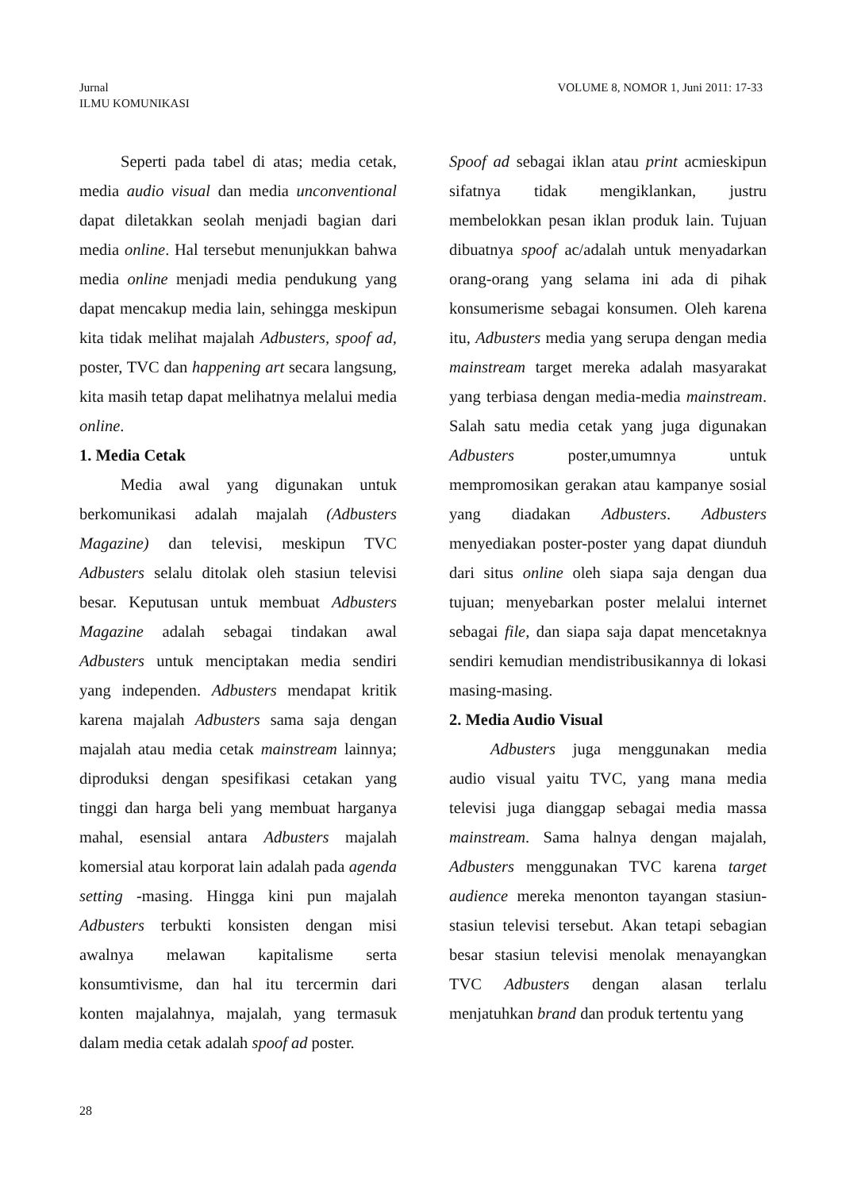Jurnal
ILMU KOMUNIKASI
VOLUME 8, NOMOR 1, Juni 2011: 17-33
Seperti pada tabel di atas; media cetak, media audio visual dan media unconventional dapat diletakkan seolah menjadi bagian dari media online. Hal tersebut menunjukkan bahwa media online menjadi media pendukung yang dapat mencakup media lain, sehingga meskipun kita tidak melihat majalah Adbusters, spoof ad, poster, TVC dan happening art secara langsung, kita masih tetap dapat melihatnya melalui media online.
1. Media Cetak
Media awal yang digunakan untuk berkomunikasi adalah majalah (Adbusters Magazine) dan televisi, meskipun TVC Adbusters selalu ditolak oleh stasiun televisi besar. Keputusan untuk membuat Adbusters Magazine adalah sebagai tindakan awal Adbusters untuk menciptakan media sendiri yang independen. Adbusters mendapat kritik karena majalah Adbusters sama saja dengan majalah atau media cetak mainstream lainnya; diproduksi dengan spesifikasi cetakan yang tinggi dan harga beli yang membuat harganya mahal, esensial antara Adbusters majalah komersial atau korporat lain adalah pada agenda setting -masing. Hingga kini pun majalah Adbusters terbukti konsisten dengan misi awalnya melawan kapitalisme serta konsumtivisme, dan hal itu tercermin dari konten majalahnya, majalah, yang termasuk dalam media cetak adalah spoof ad poster.
Spoof ad sebagai iklan atau print acmieskipun sifatnya tidak mengiklankan, justru membelokkan pesan iklan produk lain. Tujuan dibuatnya spoof ac/adalah untuk menyadarkan orang-orang yang selama ini ada di pihak konsumerisme sebagai konsumen. Oleh karena itu, Adbusters media yang serupa dengan media mainstream target mereka adalah masyarakat yang terbiasa dengan media-media mainstream. Salah satu media cetak yang juga digunakan Adbusters poster,umumnya untuk mempromosikan gerakan atau kampanye sosial yang diadakan Adbusters. Adbusters menyediakan poster-poster yang dapat diunduh dari situs online oleh siapa saja dengan dua tujuan; menyebarkan poster melalui internet sebagai file, dan siapa saja dapat mencetaknya sendiri kemudian mendistribusikannya di lokasi masing-masing.
2. Media Audio Visual
Adbusters juga menggunakan media audio visual yaitu TVC, yang mana media televisi juga dianggap sebagai media massa mainstream. Sama halnya dengan majalah, Adbusters menggunakan TVC karena target audience mereka menonton tayangan stasiun-stasiun televisi tersebut. Akan tetapi sebagian besar stasiun televisi menolak menayangkan TVC Adbusters dengan alasan terlalu menjatuhkan brand dan produk tertentu yang
28